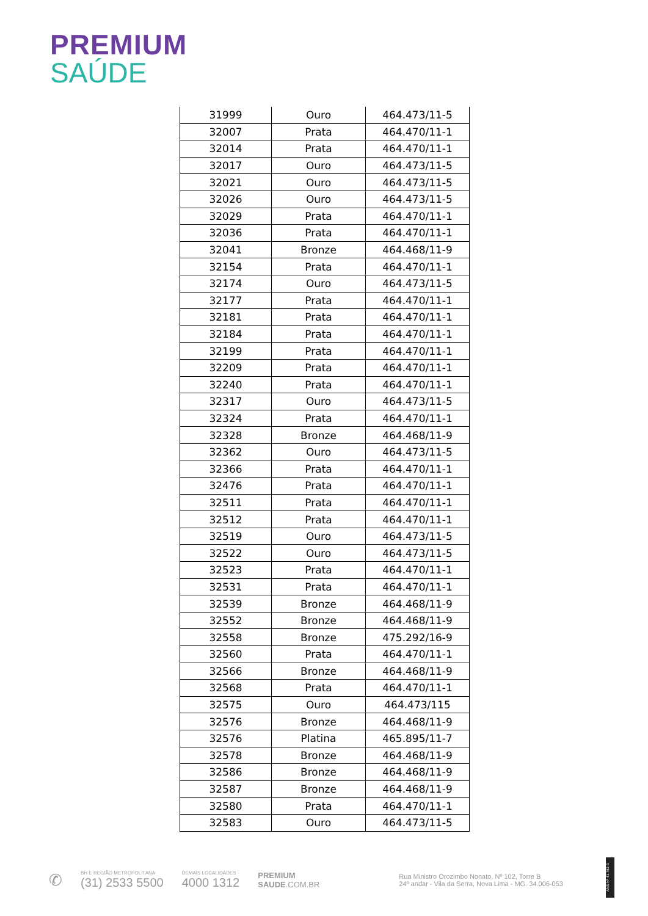PREMIUM
SAÚDE
| 31999 | Ouro | 464.473/11-5 |
| 32007 | Prata | 464.470/11-1 |
| 32014 | Prata | 464.470/11-1 |
| 32017 | Ouro | 464.473/11-5 |
| 32021 | Ouro | 464.473/11-5 |
| 32026 | Ouro | 464.473/11-5 |
| 32029 | Prata | 464.470/11-1 |
| 32036 | Prata | 464.470/11-1 |
| 32041 | Bronze | 464.468/11-9 |
| 32154 | Prata | 464.470/11-1 |
| 32174 | Ouro | 464.473/11-5 |
| 32177 | Prata | 464.470/11-1 |
| 32181 | Prata | 464.470/11-1 |
| 32184 | Prata | 464.470/11-1 |
| 32199 | Prata | 464.470/11-1 |
| 32209 | Prata | 464.470/11-1 |
| 32240 | Prata | 464.470/11-1 |
| 32317 | Ouro | 464.473/11-5 |
| 32324 | Prata | 464.470/11-1 |
| 32328 | Bronze | 464.468/11-9 |
| 32362 | Ouro | 464.473/11-5 |
| 32366 | Prata | 464.470/11-1 |
| 32476 | Prata | 464.470/11-1 |
| 32511 | Prata | 464.470/11-1 |
| 32512 | Prata | 464.470/11-1 |
| 32519 | Ouro | 464.473/11-5 |
| 32522 | Ouro | 464.473/11-5 |
| 32523 | Prata | 464.470/11-1 |
| 32531 | Prata | 464.470/11-1 |
| 32539 | Bronze | 464.468/11-9 |
| 32552 | Bronze | 464.468/11-9 |
| 32558 | Bronze | 475.292/16-9 |
| 32560 | Prata | 464.470/11-1 |
| 32566 | Bronze | 464.468/11-9 |
| 32568 | Prata | 464.470/11-1 |
| 32575 | Ouro | 464.473/115 |
| 32576 | Bronze | 464.468/11-9 |
| 32576 | Platina | 465.895/11-7 |
| 32578 | Bronze | 464.468/11-9 |
| 32586 | Bronze | 464.468/11-9 |
| 32587 | Bronze | 464.468/11-9 |
| 32580 | Prata | 464.470/11-1 |
| 32583 | Ouro | 464.473/11-5 |
✆
BH E REGIÃO METROPOLITANA
(31) 2533 5500
DEMAIS LOCALIDADES
4000 1312
PREMIUM
SAUDE.COM.BR
Rua Ministro Orozimbo Nonato, Nº 102, Torre B
24º andar - Vila da Serra, Nova Lima - MG. 34.006-053
ANS-Nº 41.782-3